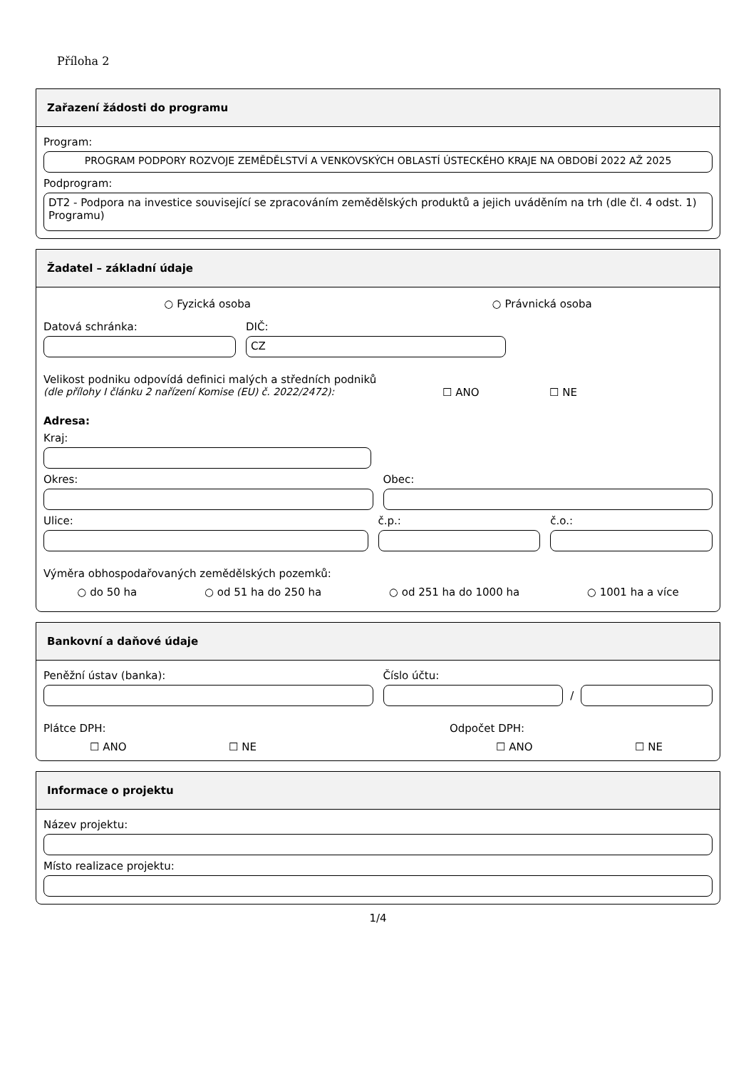Příloha 2
Zařazení žádosti do programu
Program:
PROGRAM PODPORY ROZVOJE ZEMĚDĚLSTVÍ A VENKOVSKÝCH OBLASTÍ ÚSTECKÉHO KRAJE NA OBDOBÍ 2022 AŽ 2025
Podprogram:
DT2 - Podpora na investice související se zpracováním zemědělských produktů a jejich uváděním na trh (dle čl. 4 odst. 1) Programu)
Žadatel – základní údaje
○ Fyzická osoba ○ Právnická osoba
Datová schránka: DIČ:
CZ
Velikost podniku odpovídá definici malých a středních podniků
(dle přílohy I článku 2 nařízení Komise (EU) č. 2022/2472): ☐ ANO ☐ NE
Adresa:
Kraj:
Okres: Obec:
Ulice: č.p.: č.o.:
Výměra obhospodařovaných zemědělských pozemků:
○ do 50 ha ○ od 51 ha do 250 ha ○ od 251 ha do 1000 ha ○ 1001 ha a více
Bankovní a daňové údaje
Peněžní ústav (banka): Číslo účtu:
/
Plátce DPH: Odpočet DPH:
☐ ANO ☐ NE ☐ ANO ☐ NE
Informace o projektu
Název projektu:
Místo realizace projektu:
1/4